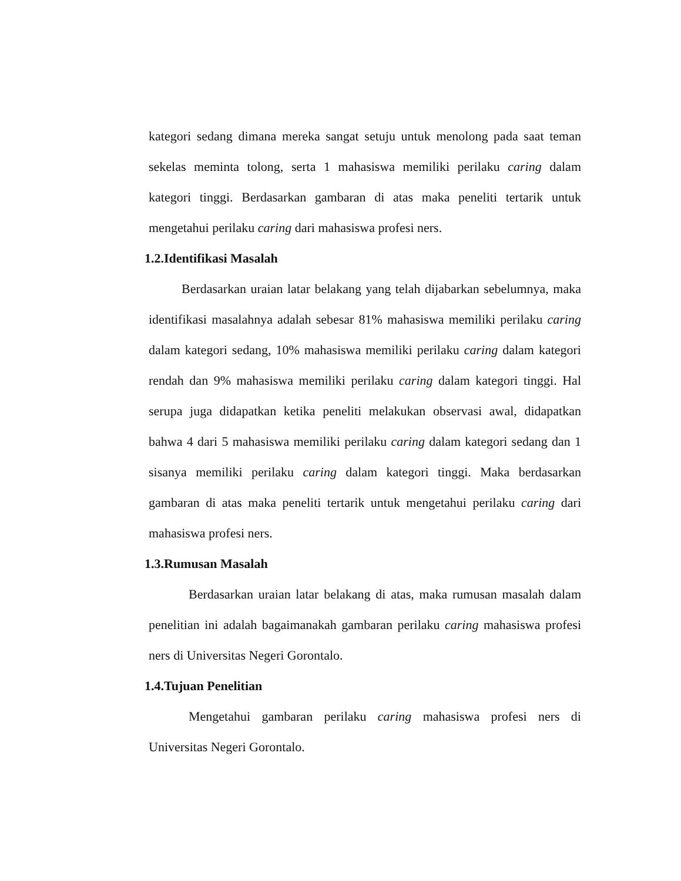kategori sedang dimana mereka sangat setuju untuk menolong pada saat teman sekelas meminta tolong, serta 1 mahasiswa memiliki perilaku caring dalam kategori tinggi. Berdasarkan gambaran di atas maka peneliti tertarik untuk mengetahui perilaku caring dari mahasiswa profesi ners.
1.2.Identifikasi Masalah
Berdasarkan uraian latar belakang yang telah dijabarkan sebelumnya, maka identifikasi masalahnya adalah sebesar 81% mahasiswa memiliki perilaku caring dalam kategori sedang, 10% mahasiswa memiliki perilaku caring dalam kategori rendah dan 9% mahasiswa memiliki perilaku caring dalam kategori tinggi. Hal serupa juga didapatkan ketika peneliti melakukan observasi awal, didapatkan bahwa 4 dari 5 mahasiswa memiliki perilaku caring dalam kategori sedang dan 1 sisanya memiliki perilaku caring dalam kategori tinggi. Maka berdasarkan gambaran di atas maka peneliti tertarik untuk mengetahui perilaku caring dari mahasiswa profesi ners.
1.3.Rumusan Masalah
Berdasarkan uraian latar belakang di atas, maka rumusan masalah dalam penelitian ini adalah bagaimanakah gambaran perilaku caring mahasiswa profesi ners di Universitas Negeri Gorontalo.
1.4.Tujuan Penelitian
Mengetahui gambaran perilaku caring mahasiswa profesi ners di Universitas Negeri Gorontalo.